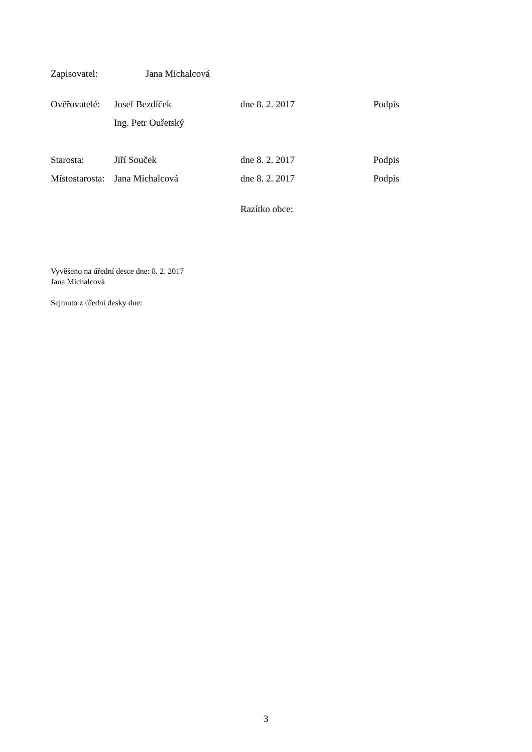Zapisovatel: Jana Michalcová
Ověřovatelé: Josef Bezdíček dne 8. 2. 2017 Podpis
Ing. Petr Ouřetský
Starosta: Jiří Souček dne 8. 2. 2017 Podpis
Místostarosta: Jana Michalcová dne 8. 2. 2017 Podpis
Razítko obce:
Vyvěšeno na úřední desce dne: 8. 2. 2017
Jana Michalcová
Sejmuto z úřední desky dne:
3